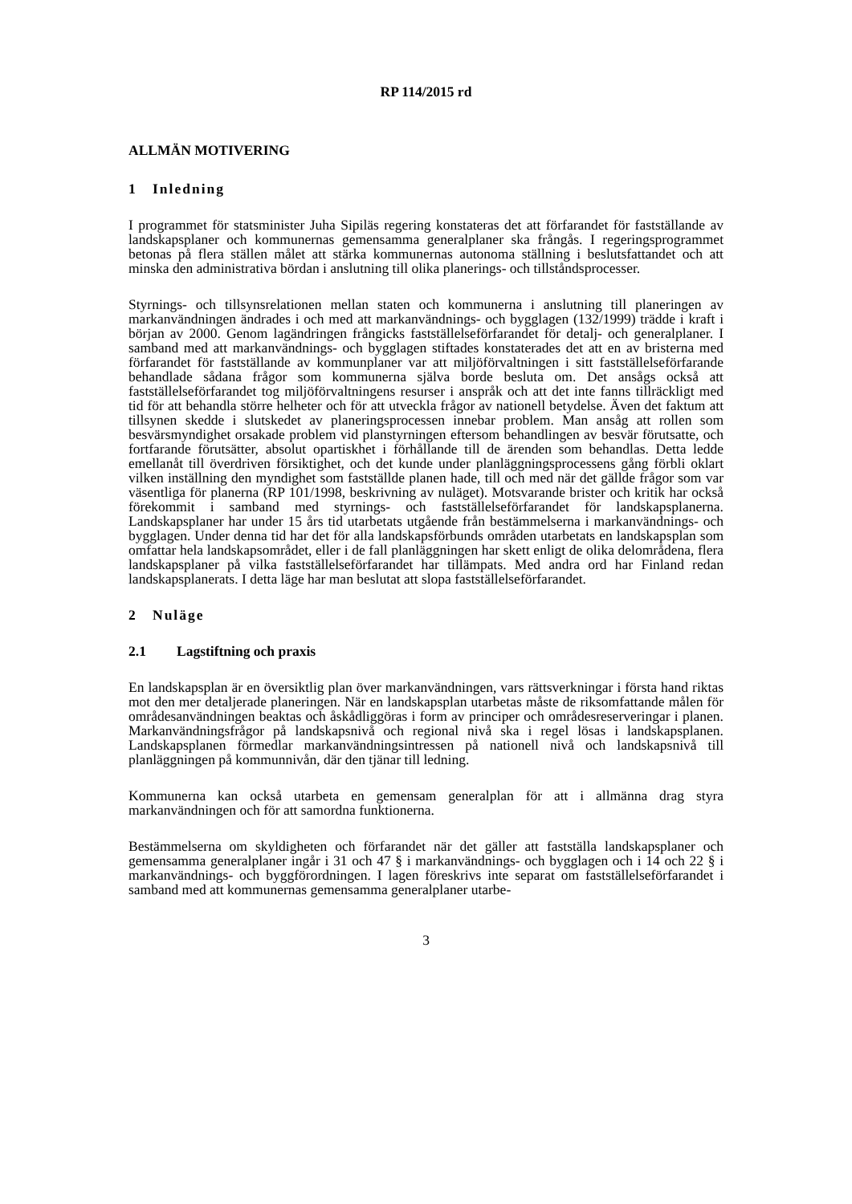RP 114/2015 rd
ALLMÄN MOTIVERING
1 Inledning
I programmet för statsminister Juha Sipiläs regering konstateras det att förfarandet för fastställande av landskapsplaner och kommunernas gemensamma generalplaner ska frångås. I regeringsprogrammet betonas på flera ställen målet att stärka kommunernas autonoma ställning i beslutsfattandet och att minska den administrativa bördan i anslutning till olika planerings- och tillståndsprocesser.
Styrnings- och tillsynsrelationen mellan staten och kommunerna i anslutning till planeringen av markanvändningen ändrades i och med att markanvändnings- och bygglagen (132/1999) trädde i kraft i början av 2000. Genom lagändringen frångicks fastställelseförfarandet för detalj- och generalplaner. I samband med att markanvändnings- och bygglagen stiftades konstaterades det att en av bristerna med förfarandet för fastställande av kommunplaner var att miljöförvaltningen i sitt fastställelseförfarande behandlade sådana frågor som kommunerna själva borde besluta om. Det ansågs också att fastställelseförfarandet tog miljöförvaltningens resurser i anspråk och att det inte fanns tillräckligt med tid för att behandla större helheter och för att utveckla frågor av nationell betydelse. Även det faktum att tillsynen skedde i slutskedet av planeringsprocessen innebar problem. Man ansåg att rollen som besvärsmyndighet orsakade problem vid planstyrningen eftersom behandlingen av besvär förutsatte, och fortfarande förutsätter, absolut opartiskhet i förhållande till de ärenden som behandlas. Detta ledde emellanåt till överdriven försiktighet, och det kunde under planläggningsprocessens gång förbli oklart vilken inställning den myndighet som fastställde planen hade, till och med när det gällde frågor som var väsentliga för planerna (RP 101/1998, beskrivning av nuläget). Motsvarande brister och kritik har också förekommit i samband med styrnings- och fastställelseförfarandet för landskapsplanerna. Landskapsplaner har under 15 års tid utarbetats utgående från bestämmelserna i markanvändnings- och bygglagen. Under denna tid har det för alla landskapsförbunds områden utarbetats en landskapsplan som omfattar hela landskapsområdet, eller i de fall planläggningen har skett enligt de olika delområdena, flera landskapsplaner på vilka fastställelseförfarandet har tillämpats. Med andra ord har Finland redan landskapsplanerats. I detta läge har man beslutat att slopa fastställelseförfarandet.
2 Nuläge
2.1 Lagstiftning och praxis
En landskapsplan är en översiktlig plan över markanvändningen, vars rättsverkningar i första hand riktas mot den mer detaljerade planeringen. När en landskapsplan utarbetas måste de riksomfattande målen för områdesanvändningen beaktas och åskådliggöras i form av principer och områdesreserveringar i planen. Markanvändningsfrågor på landskapsnivå och regional nivå ska i regel lösas i landskapsplanen. Landskapsplanen förmedlar markanvändningsintressen på nationell nivå och landskapsnivå till planläggningen på kommunnivån, där den tjänar till ledning.
Kommunerna kan också utarbeta en gemensam generalplan för att i allmänna drag styra markanvändningen och för att samordna funktionerna.
Bestämmelserna om skyldigheten och förfarandet när det gäller att fastställa landskapsplaner och gemensamma generalplaner ingår i 31 och 47 § i markanvändnings- och bygglagen och i 14 och 22 § i markanvändnings- och byggförordningen. I lagen föreskrivs inte separat om fastställelseförfarandet i samband med att kommunernas gemensamma generalplaner utarbe-
3